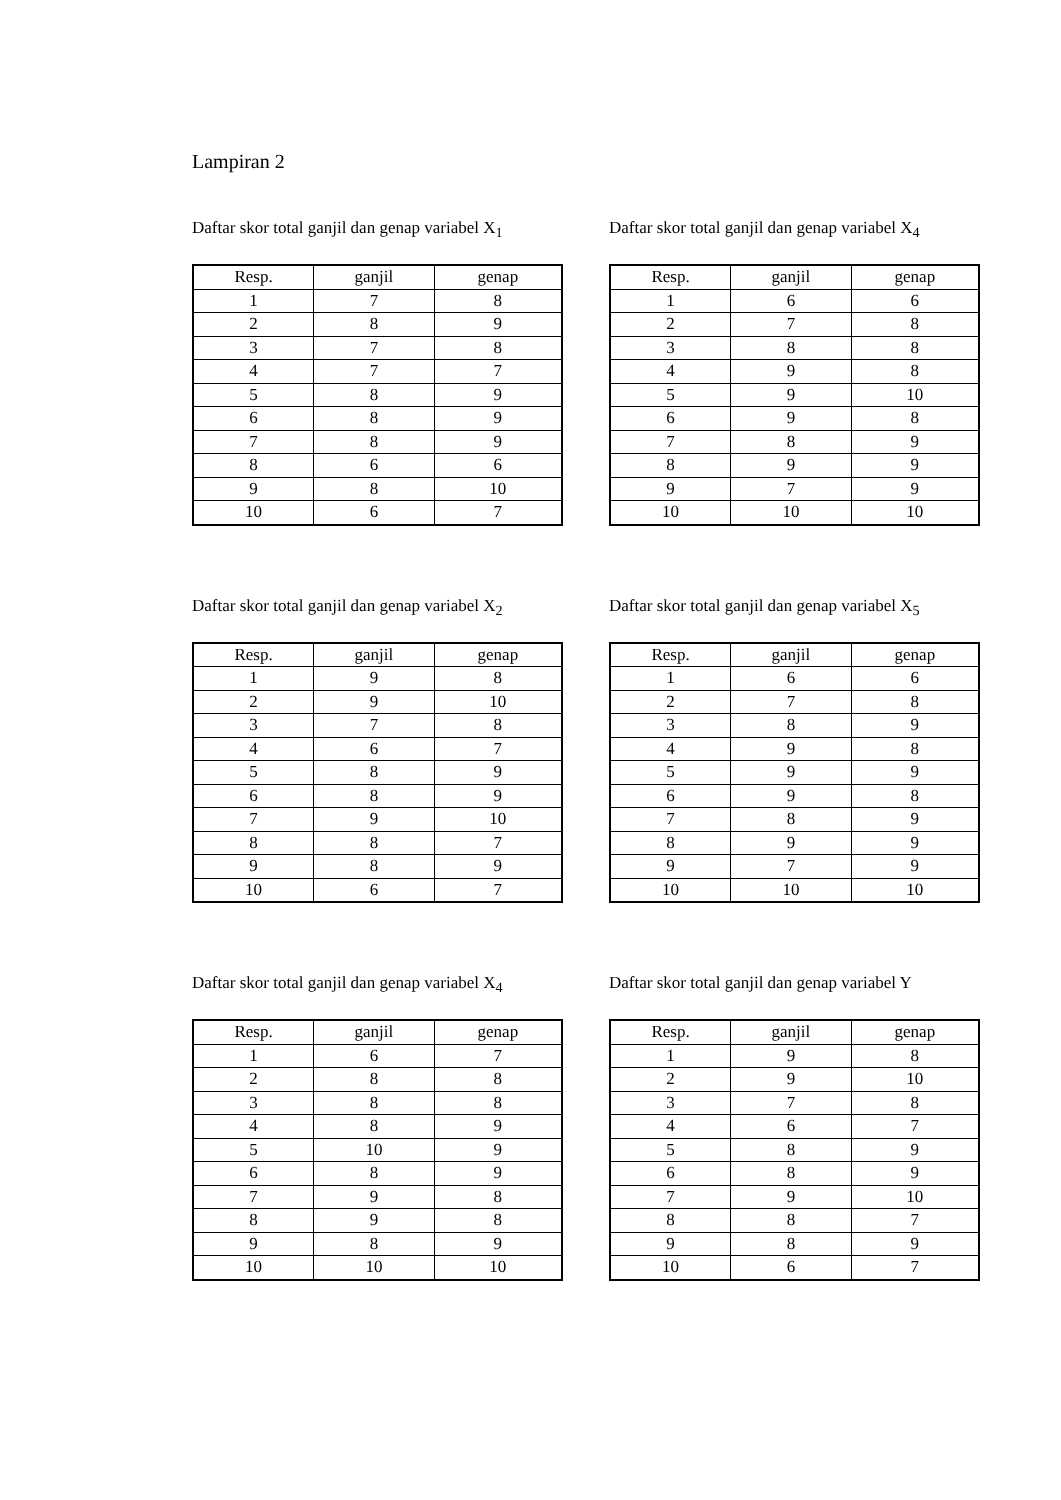Lampiran 2
Daftar skor total ganjil dan genap variabel X<sub>1</sub>
| Resp. | ganjil | genap |
| --- | --- | --- |
| 1 | 7 | 8 |
| 2 | 8 | 9 |
| 3 | 7 | 8 |
| 4 | 7 | 7 |
| 5 | 8 | 9 |
| 6 | 8 | 9 |
| 7 | 8 | 9 |
| 8 | 6 | 6 |
| 9 | 8 | 10 |
| 10 | 6 | 7 |
Daftar skor total ganjil dan genap variabel X<sub>4</sub>
| Resp. | ganjil | genap |
| --- | --- | --- |
| 1 | 6 | 6 |
| 2 | 7 | 8 |
| 3 | 8 | 8 |
| 4 | 9 | 8 |
| 5 | 9 | 10 |
| 6 | 9 | 8 |
| 7 | 8 | 9 |
| 8 | 9 | 9 |
| 9 | 7 | 9 |
| 10 | 10 | 10 |
Daftar skor total ganjil dan genap variabel X<sub>2</sub>
| Resp. | ganjil | genap |
| --- | --- | --- |
| 1 | 9 | 8 |
| 2 | 9 | 10 |
| 3 | 7 | 8 |
| 4 | 6 | 7 |
| 5 | 8 | 9 |
| 6 | 8 | 9 |
| 7 | 9 | 10 |
| 8 | 8 | 7 |
| 9 | 8 | 9 |
| 10 | 6 | 7 |
Daftar skor total ganjil dan genap variabel X<sub>5</sub>
| Resp. | ganjil | genap |
| --- | --- | --- |
| 1 | 6 | 6 |
| 2 | 7 | 8 |
| 3 | 8 | 9 |
| 4 | 9 | 8 |
| 5 | 9 | 9 |
| 6 | 9 | 8 |
| 7 | 8 | 9 |
| 8 | 9 | 9 |
| 9 | 7 | 9 |
| 10 | 10 | 10 |
Daftar skor total ganjil dan genap variabel X<sub>4</sub>
| Resp. | ganjil | genap |
| --- | --- | --- |
| 1 | 6 | 7 |
| 2 | 8 | 8 |
| 3 | 8 | 8 |
| 4 | 8 | 9 |
| 5 | 10 | 9 |
| 6 | 8 | 9 |
| 7 | 9 | 8 |
| 8 | 9 | 8 |
| 9 | 8 | 9 |
| 10 | 10 | 10 |
Daftar skor total ganjil dan genap variabel Y
| Resp. | ganjil | genap |
| --- | --- | --- |
| 1 | 9 | 8 |
| 2 | 9 | 10 |
| 3 | 7 | 8 |
| 4 | 6 | 7 |
| 5 | 8 | 9 |
| 6 | 8 | 9 |
| 7 | 9 | 10 |
| 8 | 8 | 7 |
| 9 | 8 | 9 |
| 10 | 6 | 7 |